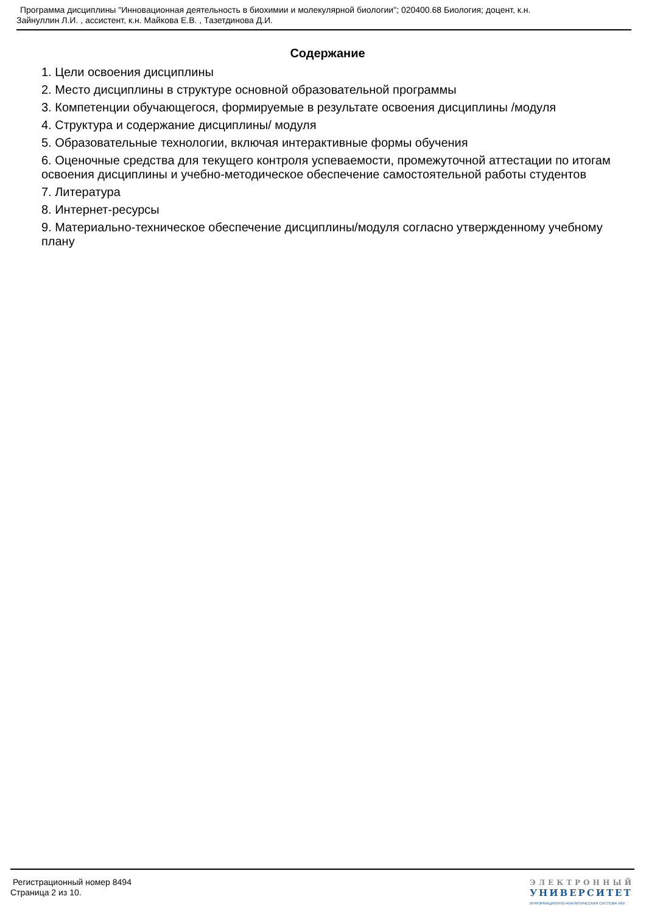Программа дисциплины "Инновационная деятельность в биохимии и молекулярной биологии"; 020400.68 Биология; доцент, к.н.
Зайнуллин Л.И. , ассистент, к.н. Майкова Е.В. , Тазетдинова Д.И.
Содержание
1. Цели освоения дисциплины
2. Место дисциплины в структуре основной образовательной программы
3. Компетенции обучающегося, формируемые в результате освоения дисциплины /модуля
4. Структура и содержание дисциплины/ модуля
5. Образовательные технологии, включая интерактивные формы обучения
6. Оценочные средства для текущего контроля успеваемости, промежуточной аттестации по итогам освоения дисциплины и учебно-методическое обеспечение самостоятельной работы студентов
7. Литература
8. Интернет-ресурсы
9. Материально-техническое обеспечение дисциплины/модуля согласно утвержденному учебному плану
Регистрационный номер 8494
Страница 2 из 10.
ЭЛЕКТРОННЫЙ
УНИВЕРСИТЕТ
ИНФОРМАЦИОННО-АНАЛИТИЧЕСКАЯ СИСТЕМА КФУ